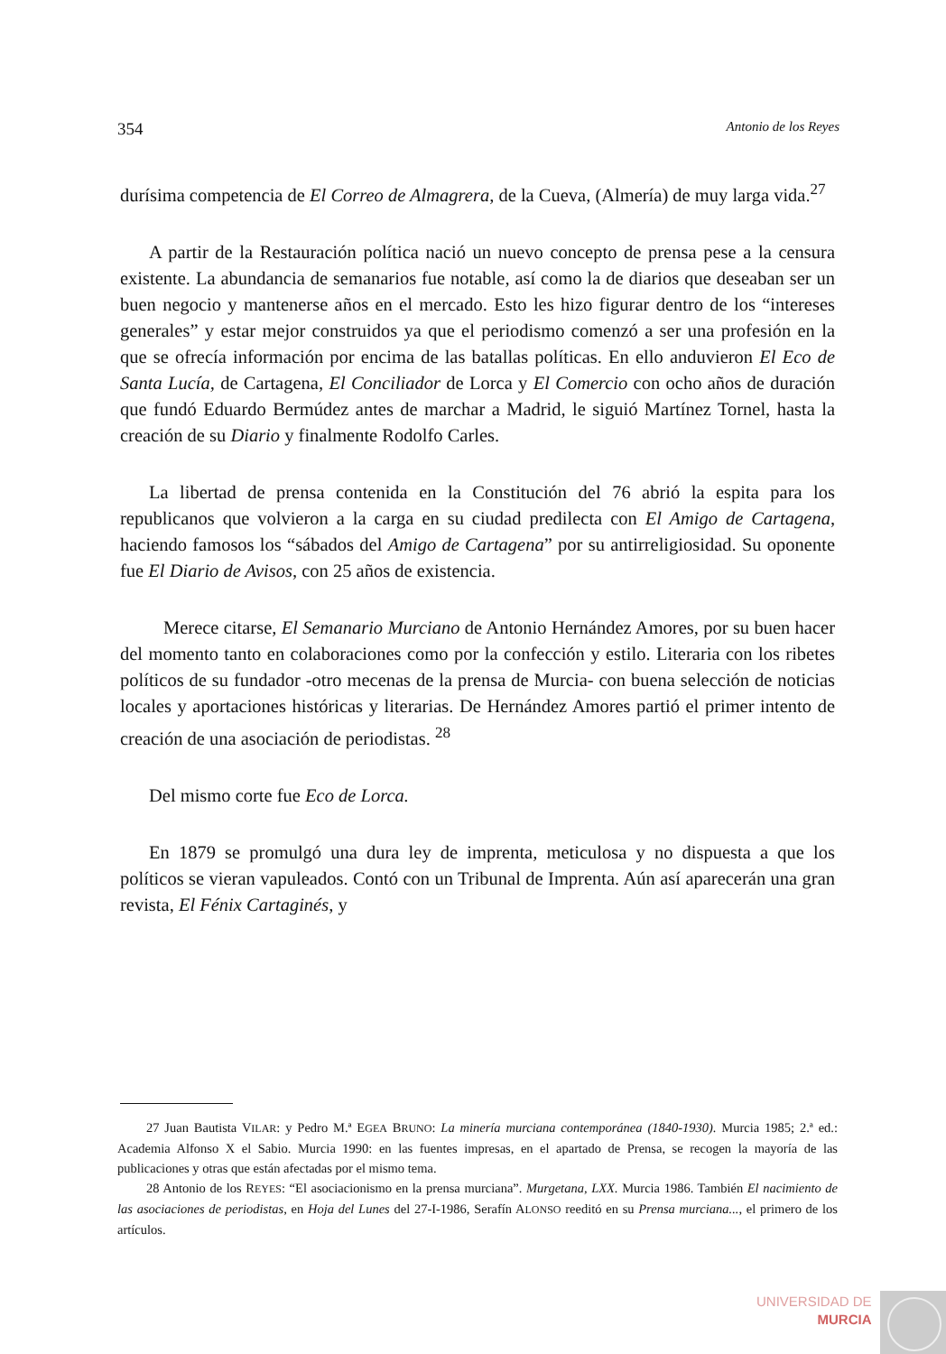354 Antonio de los Reyes
durísima competencia de El Correo de Almagrera, de la Cueva, (Almería) de muy larga vida.<sup>27</sup>
A partir de la Restauración política nació un nuevo concepto de prensa pese a la censura existente. La abundancia de semanarios fue notable, así como la de diarios que deseaban ser un buen negocio y mantenerse años en el mercado. Esto les hizo figurar dentro de los “intereses generales” y estar mejor construidos ya que el periodismo comenzó a ser una profesión en la que se ofrecía información por encima de las batallas políticas. En ello anduvieron El Eco de Santa Lucía, de Cartagena, El Conciliador de Lorca y El Comercio con ocho años de duración que fundó Eduardo Bermúdez antes de marchar a Madrid, le siguió Martínez Tornel, hasta la creación de su Diario y finalmente Rodolfo Carles.
La libertad de prensa contenida en la Constitución del 76 abrió la espita para los republicanos que volvieron a la carga en su ciudad predilecta con El Amigo de Cartagena, haciendo famosos los “sábados del Amigo de Cartagena” por su antirreligiosidad. Su oponente fue El Diario de Avisos, con 25 años de existencia.
Merece citarse, El Semanario Murciano de Antonio Hernández Amores, por su buen hacer del momento tanto en colaboraciones como por la confección y estilo. Literaria con los ribetes políticos de su fundador -otro mecenas de la prensa de Murcia- con buena selección de noticias locales y aportaciones históricas y literarias. De Hernández Amores partió el primer intento de creación de una asociación de periodistas. <sup>28</sup>
Del mismo corte fue Eco de Lorca.
En 1879 se promulgó una dura ley de imprenta, meticulosa y no dispuesta a que los políticos se vieran vapuleados. Contó con un Tribunal de Imprenta. Aún así aparecerán una gran revista, El Fénix Cartaginés, y
27 Juan Bautista VILAR: y Pedro M.ª EGEA BRUNO: La minería murciana contemporánea (1840-1930). Murcia 1985; 2.ª ed.: Academia Alfonso X el Sabio. Murcia 1990: en las fuentes impresas, en el apartado de Prensa, se recogen la mayoría de las publicaciones y otras que están afectadas por el mismo tema.
28 Antonio de los REYES: “El asociacionismo en la prensa murciana”. Murgetana, LXX. Murcia 1986. También El nacimiento de las asociaciones de periodistas, en Hoja del Lunes del 27-I-1986, Serafín ALONSO reeditó en su Prensa murciana..., el primero de los artículos.
UNIVERSIDAD DE
MURCIA